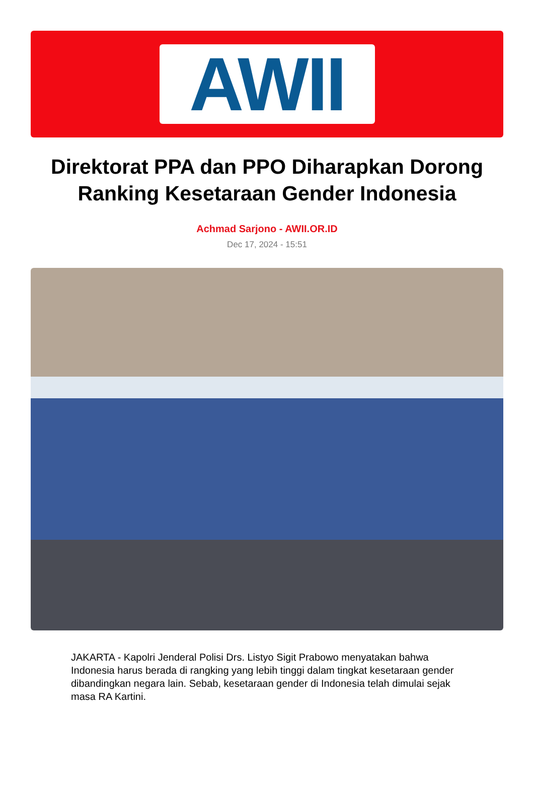AWII
Direktorat PPA dan PPO Diharapkan Dorong Ranking Kesetaraan Gender Indonesia
Achmad Sarjono - AWII.OR.ID
Dec 17, 2024 - 15:51
JAKARTA - Kapolri Jenderal Polisi Drs. Listyo Sigit Prabowo menyatakan bahwa Indonesia harus berada di rangking yang lebih tinggi dalam tingkat kesetaraan gender dibandingkan negara lain. Sebab, kesetaraan gender di Indonesia telah dimulai sejak masa RA Kartini.